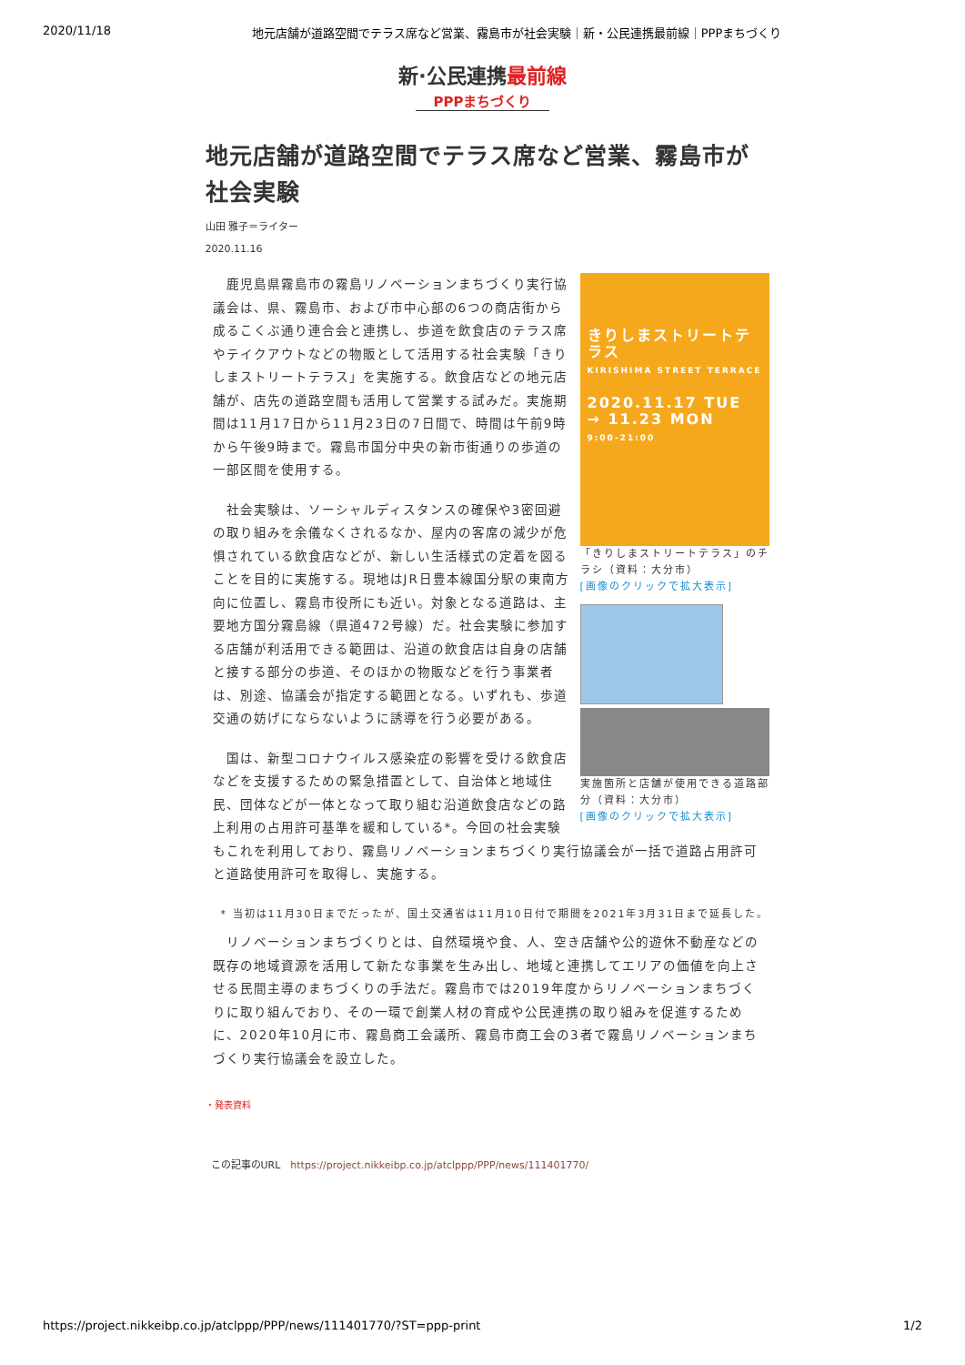2020/11/18 地元店舗が道路空間でテラス席など営業、霧島市が社会実験｜新・公民連携最前線｜PPPまちづくり
新·公民連携最前線
PPPまちづくり
地元店舗が道路空間でテラス席など営業、霧島市が社会実験
山田 雅子＝ライター
2020.11.16
きりしまストリートテラス
KIRISHIMA STREET TERRACE
2020.11.17 TUE → 11.23 MON
9:00-21:00
「きりしまストリートテラス」のチラシ（資料：大分市）
[画像のクリックで拡大表示]
実施箇所と店舗が使用できる道路部分（資料：大分市）
[画像のクリックで拡大表示]
　鹿児島県霧島市の霧島リノベーションまちづくり実行協議会は、県、霧島市、および市中心部の6つの商店街から成るこくぶ通り連合会と連携し、歩道を飲食店のテラス席やテイクアウトなどの物販として活用する社会実験「きりしまストリートテラス」を実施する。飲食店などの地元店舗が、店先の道路空間も活用して営業する試みだ。実施期間は11月17日から11月23日の7日間で、時間は午前9時から午後9時まで。霧島市国分中央の新市街通りの歩道の一部区間を使用する。
　社会実験は、ソーシャルディスタンスの確保や3密回避の取り組みを余儀なくされるなか、屋内の客席の減少が危惧されている飲食店などが、新しい生活様式の定着を図ることを目的に実施する。現地はJR日豊本線国分駅の東南方向に位置し、霧島市役所にも近い。対象となる道路は、主要地方国分霧島線（県道472号線）だ。社会実験に参加する店舗が利活用できる範囲は、沿道の飲食店は自身の店舗と接する部分の歩道、そのほかの物販などを行う事業者は、別途、協議会が指定する範囲となる。いずれも、歩道交通の妨げにならないように誘導を行う必要がある。
　国は、新型コロナウイルス感染症の影響を受ける飲食店などを支援するための緊急措置として、自治体と地域住民、団体などが一体となって取り組む沿道飲食店などの路上利用の占用許可基準を緩和している*。今回の社会実験もこれを利用しており、霧島リノベーションまちづくり実行協議会が一括で道路占用許可と道路使用許可を取得し、実施する。
* 当初は11月30日までだったが、国土交通省は11月10日付で期間を2021年3月31日まで延長した。
　リノベーションまちづくりとは、自然環境や食、人、空き店舗や公的遊休不動産などの既存の地域資源を活用して新たな事業を生み出し、地域と連携してエリアの価値を向上させる民間主導のまちづくりの手法だ。霧島市では2019年度からリノベーションまちづくりに取り組んでおり、その一環で創業人材の育成や公民連携の取り組みを促進するために、2020年10月に市、霧島商工会議所、霧島市商工会の3者で霧島リノベーションまちづくり実行協議会を設立した。
・発表資料
この記事のURL　https://project.nikkeibp.co.jp/atclppp/PPP/news/111401770/
https://project.nikkeibp.co.jp/atclppp/PPP/news/111401770/?ST=ppp-print 1/2